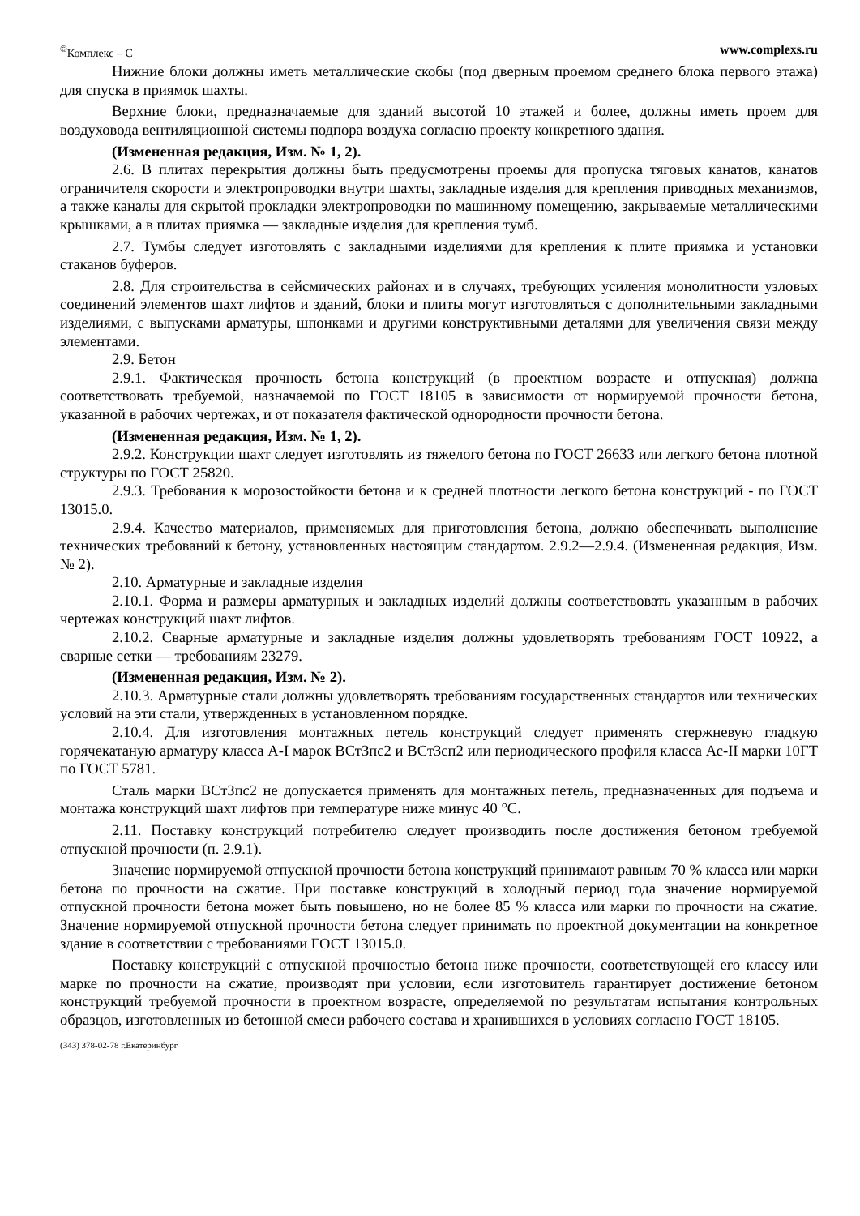<sup>©</sup>Комплекс – С www.complexs.ru
Нижние блоки должны иметь металлические скобы (под дверным проемом среднего блока первого этажа) для спуска в приямок шахты.
Верхние блоки, предназначаемые для зданий высотой 10 этажей и более, должны иметь проем для воздуховода вентиляционной системы подпора воздуха согласно проекту конкретного здания.
(Измененная редакция, Изм. № 1, 2).
2.6. В плитах перекрытия должны быть предусмотрены проемы для пропуска тяговых канатов, канатов ограничителя скорости и электропроводки внутри шахты, закладные изделия для крепления приводных механизмов, а также каналы для скрытой прокладки электропроводки по машинному помещению, закрываемые металлическими крышками, а в плитах приямка — закладные изделия для крепления тумб.
2.7. Тумбы следует изготовлять с закладными изделиями для крепления к плите приямка и установки стаканов буферов.
2.8. Для строительства в сейсмических районах и в случаях, требующих усиления монолитности узловых соединений элементов шахт лифтов и зданий, блоки и плиты могут изготовляться с дополнительными закладными изделиями, с выпусками арматуры, шпонками и другими конструктивными деталями для увеличения связи между элементами.
2.9. Бетон
2.9.1. Фактическая прочность бетона конструкций (в проектном возрасте и отпускная) должна соответствовать требуемой, назначаемой по ГОСТ 18105 в зависимости от нормируемой прочности бетона, указанной в рабочих чертежах, и от показателя фактической однородности прочности бетона.
(Измененная редакция, Изм. № 1, 2).
2.9.2. Конструкции шахт следует изготовлять из тяжелого бетона по ГОСТ 26633 или легкого бетона плотной структуры по ГОСТ 25820.
2.9.3. Требования к морозостойкости бетона и к средней плотности легкого бетона конструкций - по ГОСТ 13015.0.
2.9.4. Качество материалов, применяемых для приготовления бетона, должно обеспечивать выполнение технических требований к бетону, установленных настоящим стандартом. 2.9.2—2.9.4. (Измененная редакция, Изм. № 2).
2.10. Арматурные и закладные изделия
2.10.1. Форма и размеры арматурных и закладных изделий должны соответствовать указанным в рабочих чертежах конструкций шахт лифтов.
2.10.2. Сварные арматурные и закладные изделия должны удовлетворять требованиям ГОСТ 10922, а сварные сетки — требованиям 23279.
(Измененная редакция, Изм. № 2).
2.10.3. Арматурные стали должны удовлетворять требованиям государственных стандартов или технических условий на эти стали, утвержденных в установленном порядке.
2.10.4. Для изготовления монтажных петель конструкций следует применять стержневую гладкую горячекатаную арматуру класса A-I марок ВСтЗпс2 и ВСтЗсп2 или периодического профиля класса Ас-II марки 10ГТ по ГОСТ 5781.
Сталь марки ВСтЗпс2 не допускается применять для монтажных петель, предназначенных для подъема и монтажа конструкций шахт лифтов при температуре ниже минус 40 °С.
2.11. Поставку конструкций потребителю следует производить после достижения бетоном требуемой отпускной прочности (п. 2.9.1).
Значение нормируемой отпускной прочности бетона конструкций принимают равным 70 % класса или марки бетона по прочности на сжатие. При поставке конструкций в холодный период года значение нормируемой отпускной прочности бетона может быть повышено, но не более 85 % класса или марки по прочности на сжатие. Значение нормируемой отпускной прочности бетона следует принимать по проектной документации на конкретное здание в соответствии с требованиями ГОСТ 13015.0.
Поставку конструкций с отпускной прочностью бетона ниже прочности, соответствующей его классу или марке по прочности на сжатие, производят при условии, если изготовитель гарантирует достижение бетоном конструкций требуемой прочности в проектном возрасте, определяемой по результатам испытания контрольных образцов, изготовленных из бетонной смеси рабочего состава и хранившихся в условиях согласно ГОСТ 18105.
(343) 378-02-78 г.Екатеринбург